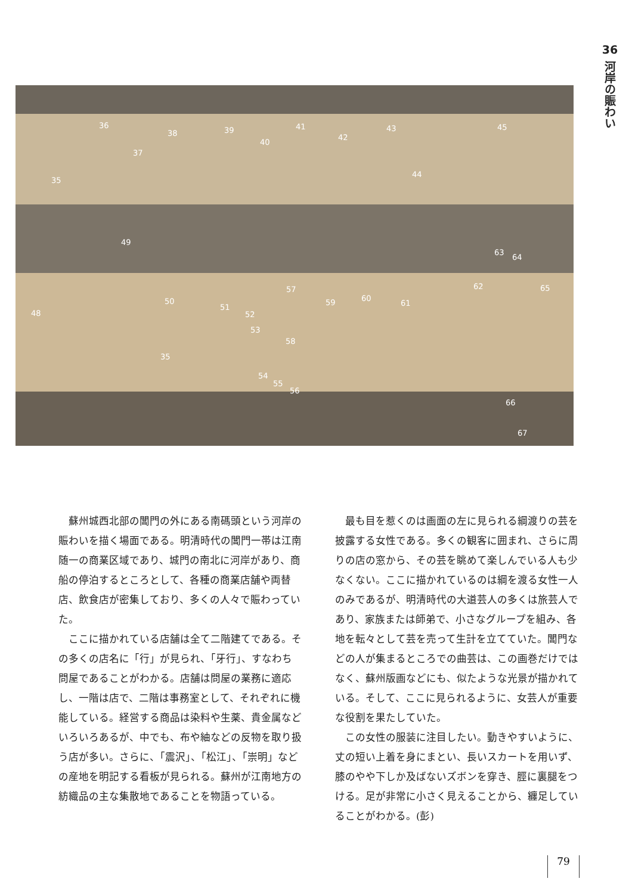36
河岸の賑わい
35
36
37
38 39
40
41
42
43
44
45
49
48
50
51
52
53
57
58
59 60
61
35
54
55
56
63
64
62 65
66
67
蘇州城西北部の閶門の外にある南碼頭という河岸の賑わいを描く場面である。明清時代の閶門一帯は江南随一の商業区域であり、城門の南北に河岸があり、商船の停泊するところとして、各種の商業店舗や両替店、飲食店が密集しており、多くの人々で賑わっていた。
ここに描かれている店舗は全て二階建てである。その多くの店名に「行」が見られ、「牙行」、すなわち問屋であることがわかる。店舗は問屋の業務に適応し、一階は店で、二階は事務室として、それぞれに機能している。経営する商品は染料や生薬、貴金属などいろいろあるが、中でも、布や紬などの反物を取り扱う店が多い。さらに、「震沢」、「松江」、「崇明」などの産地を明記する看板が見られる。蘇州が江南地方の紡織品の主な集散地であることを物語っている。
最も目を惹くのは画面の左に見られる綱渡りの芸を披露する女性である。多くの観客に囲まれ、さらに周りの店の窓から、その芸を眺めて楽しんでいる人も少なくない。ここに描かれているのは綱を渡る女性一人のみであるが、明清時代の大道芸人の多くは旅芸人であり、家族または師弟で、小さなグループを組み、各地を転々として芸を売って生計を立てていた。閶門などの人が集まるところでの曲芸は、この画巻だけではなく、蘇州版画などにも、似たような光景が描かれている。そして、ここに見られるように、女芸人が重要な役割を果たしていた。
この女性の服装に注目したい。動きやすいように、丈の短い上着を身にまとい、長いスカートを用いず、膝のやや下しか及ばないズボンを穿き、脛に裏腿をつける。足が非常に小さく見えることから、纏足していることがわかる。(彭)
79